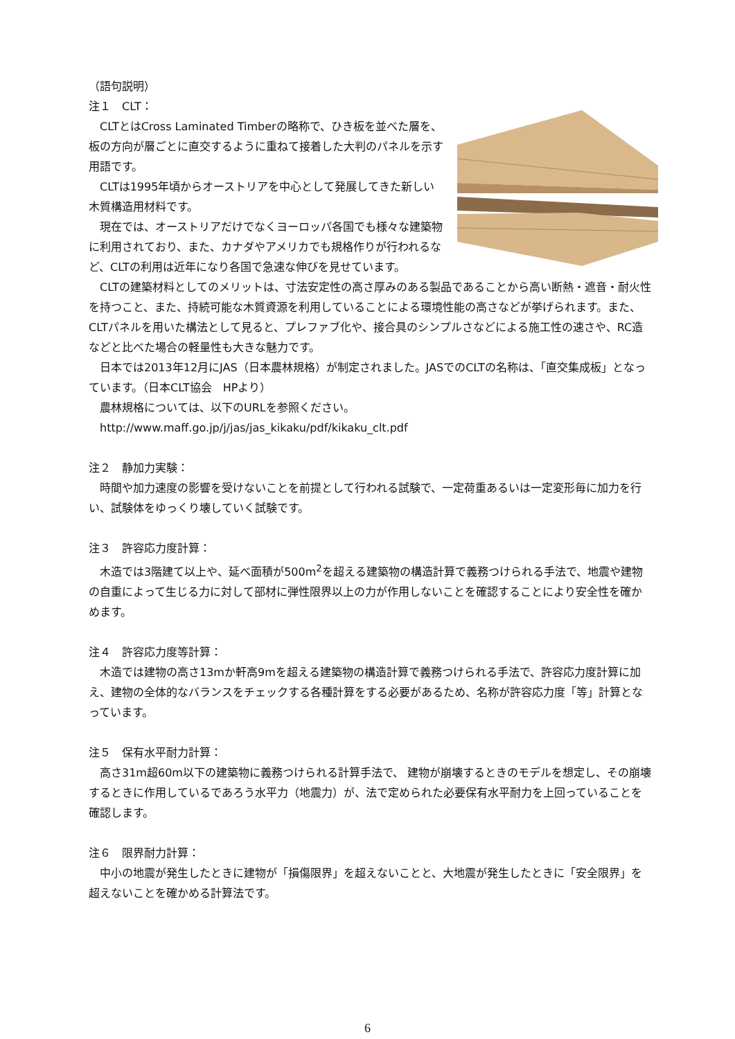（語句説明）
注１　CLT：
　CLTとはCross Laminated Timberの略称で、ひき板を並べた層を、板の方向が層ごとに直交するように重ねて接着した大判のパネルを示す用語です。
　CLTは1995年頃からオーストリアを中心として発展してきた新しい木質構造用材料です。
　現在では、オーストリアだけでなくヨーロッパ各国でも様々な建築物に利用されており、また、カナダやアメリカでも規格作りが行われるなど、CLTの利用は近年になり各国で急速な伸びを見せています。
　CLTの建築材料としてのメリットは、寸法安定性の高さ厚みのある製品であることから高い断熱・遮音・耐火性を持つこと、また、持続可能な木質資源を利用していることによる環境性能の高さなどが挙げられます。また、CLTパネルを用いた構法として見ると、プレファブ化や、接合具のシンプルさなどによる施工性の速さや、RC造などと比べた場合の軽量性も大きな魅力です。
　日本では2013年12月にJAS（日本農林規格）が制定されました。JASでのCLTの名称は、「直交集成板」となっています。（日本CLT協会　HPより）
　農林規格については、以下のURLを参照ください。
　http://www.maff.go.jp/j/jas/jas_kikaku/pdf/kikaku_clt.pdf
注２　静加力実験：
　時間や加力速度の影響を受けないことを前提として行われる試験で、一定荷重あるいは一定変形毎に加力を行い、試験体をゆっくり壊していく試験です。
注３　許容応力度計算：
　木造では3階建て以上や、延べ面積が500m<sup>2</sup>を超える建築物の構造計算で義務つけられる手法で、地震や建物の自重によって生じる力に対して部材に弾性限界以上の力が作用しないことを確認することにより安全性を確かめます。
注４　許容応力度等計算：
　木造では建物の高さ13mか軒高9mを超える建築物の構造計算で義務つけられる手法で、許容応力度計算に加え、建物の全体的なバランスをチェックする各種計算をする必要があるため、名称が許容応力度「等」計算となっています。
注５　保有水平耐力計算：
　高さ31m超60m以下の建築物に義務つけられる計算手法で、 建物が崩壊するときのモデルを想定し、その崩壊するときに作用しているであろう水平力（地震力）が、法で定められた必要保有水平耐力を上回っていることを確認します。
注６　限界耐力計算：
　中小の地震が発生したときに建物が「損傷限界」を超えないことと、大地震が発生したときに「安全限界」を超えないことを確かめる計算法です。
6